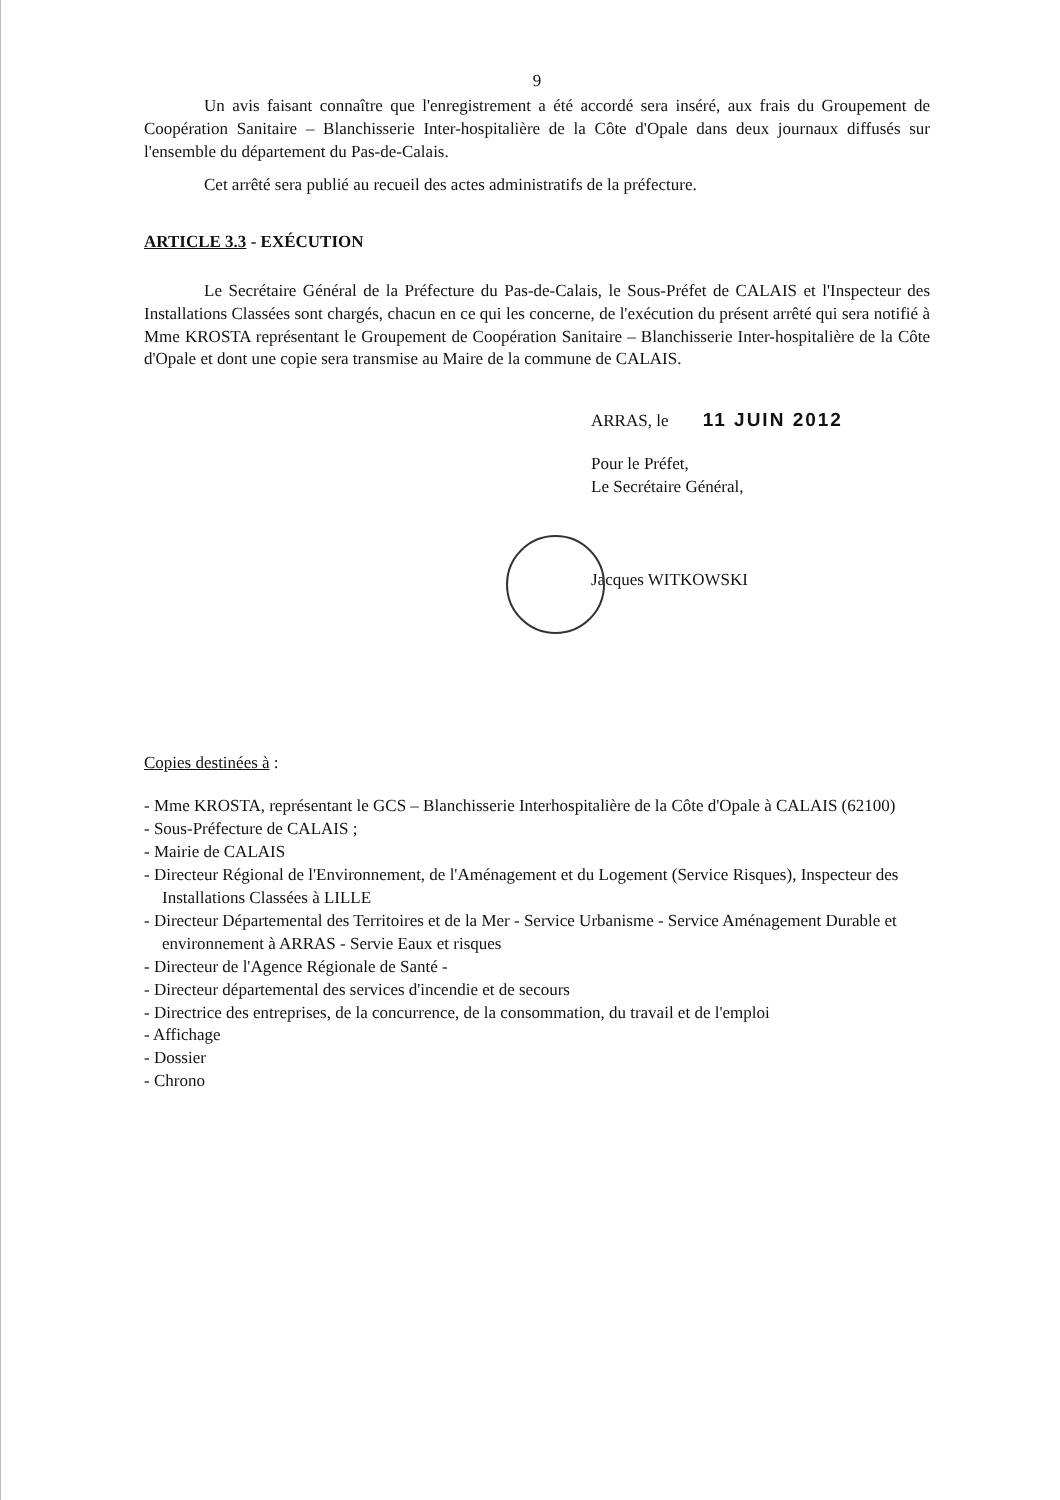9
Un avis faisant connaître que l'enregistrement a été accordé sera inséré, aux frais du Groupement de Coopération Sanitaire – Blanchisserie Inter-hospitalière de la Côte d'Opale dans deux journaux diffusés sur l'ensemble du département du Pas-de-Calais.
Cet arrêté sera publié au recueil des actes administratifs de la préfecture.
ARTICLE 3.3 - EXÉCUTION
Le Secrétaire Général de la Préfecture du Pas-de-Calais, le Sous-Préfet de CALAIS et l'Inspecteur des Installations Classées sont chargés, chacun en ce qui les concerne, de l'exécution du présent arrêté qui sera notifié à Mme KROSTA représentant le Groupement de Coopération Sanitaire – Blanchisserie Inter-hospitalière de la Côte d'Opale et dont une copie sera transmise au Maire de la commune de CALAIS.
ARRAS, le 11 JUIN 2012
Pour le Préfet,
Le Secrétaire Général,
Jacques WITKOWSKI
Copies destinées à :
- Mme KROSTA, représentant le GCS – Blanchisserie Interhospitalière de la Côte d'Opale à CALAIS (62100)
- Sous-Préfecture de CALAIS ;
- Mairie de CALAIS
- Directeur Régional de l'Environnement, de l'Aménagement et du Logement (Service Risques), Inspecteur des Installations Classées à LILLE
- Directeur Départemental des Territoires et de la Mer - Service Urbanisme - Service Aménagement Durable et environnement à ARRAS - Servie Eaux et risques
- Directeur de l'Agence Régionale de Santé -
- Directeur départemental des services d'incendie et de secours
- Directrice des entreprises, de la concurrence, de la consommation, du travail et de l'emploi
- Affichage
- Dossier
- Chrono